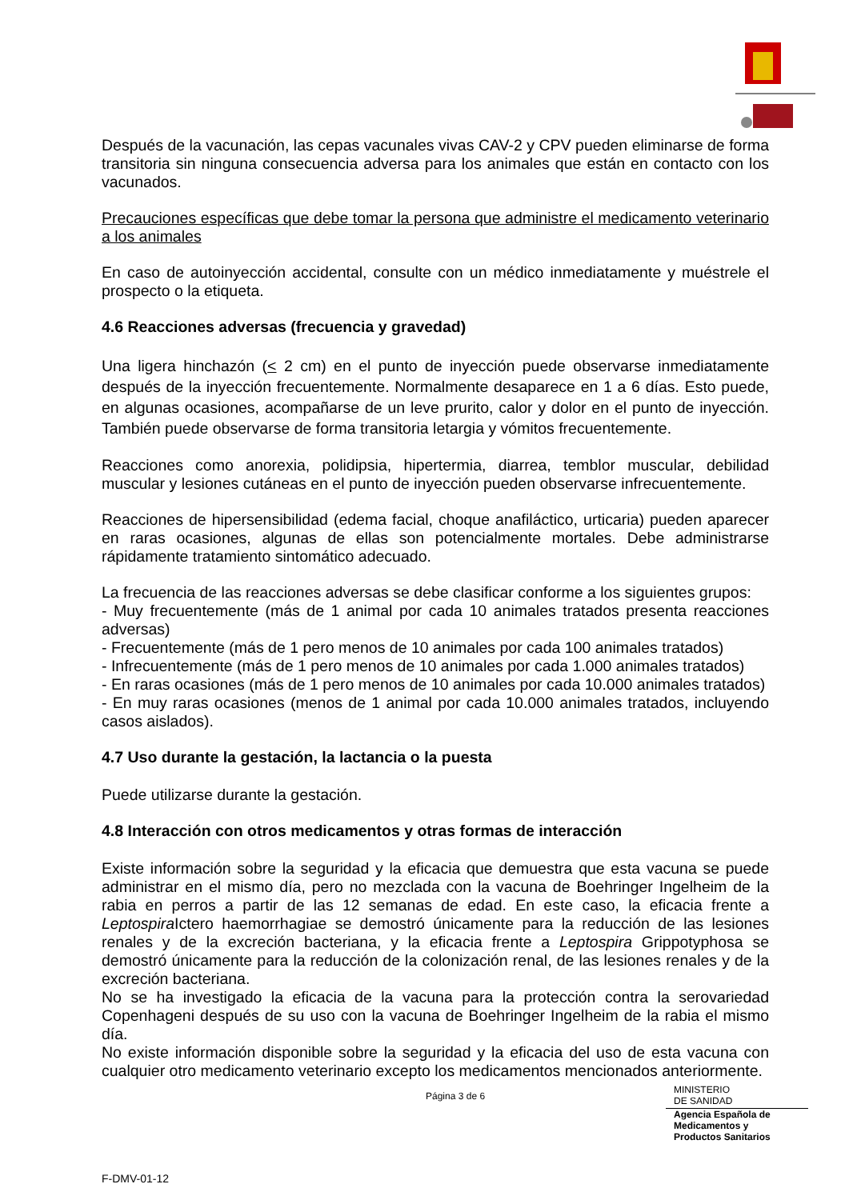Después de la vacunación, las cepas vacunales vivas CAV-2 y CPV pueden eliminarse de forma transitoria sin ninguna consecuencia adversa para los animales que están en contacto con los vacunados.
Precauciones específicas que debe tomar la persona que administre el medicamento veterinario a los animales
En caso de autoinyección accidental, consulte con un médico inmediatamente y muéstrele el prospecto o la etiqueta.
4.6 Reacciones adversas (frecuencia y gravedad)
Una ligera hinchazón (< 2 cm) en el punto de inyección puede observarse inmediatamente después de la inyección frecuentemente. Normalmente desaparece en 1 a 6 días. Esto puede, en algunas ocasiones, acompañarse de un leve prurito, calor y dolor en el punto de inyección. También puede observarse de forma transitoria letargia y vómitos frecuentemente.
Reacciones como anorexia, polidipsia, hipertermia, diarrea, temblor muscular, debilidad muscular y lesiones cutáneas en el punto de inyección pueden observarse infrecuentemente.
Reacciones de hipersensibilidad (edema facial, choque anafiláctico, urticaria) pueden aparecer en raras ocasiones, algunas de ellas son potencialmente mortales. Debe administrarse rápidamente tratamiento sintomático adecuado.
La frecuencia de las reacciones adversas se debe clasificar conforme a los siguientes grupos:
- Muy frecuentemente (más de 1 animal por cada 10 animales tratados presenta reacciones adversas)
- Frecuentemente (más de 1 pero menos de 10 animales por cada 100 animales tratados)
- Infrecuentemente (más de 1 pero menos de 10 animales por cada 1.000 animales tratados)
- En raras ocasiones (más de 1 pero menos de 10 animales por cada 10.000 animales tratados)
- En muy raras ocasiones (menos de 1 animal por cada 10.000 animales tratados, incluyendo casos aislados).
4.7 Uso durante la gestación, la lactancia o la puesta
Puede utilizarse durante la gestación.
4.8 Interacción con otros medicamentos y otras formas de interacción
Existe información sobre la seguridad y la eficacia que demuestra que esta vacuna se puede administrar en el mismo día, pero no mezclada con la vacuna de Boehringer Ingelheim de la rabia en perros a partir de las 12 semanas de edad. En este caso, la eficacia frente a Leptospira Ictero haemorrhagiae se demostró únicamente para la reducción de las lesiones renales y de la excreción bacteriana, y la eficacia frente a Leptospira Grippotyphosa se demostró únicamente para la reducción de la colonización renal, de las lesiones renales y de la excreción bacteriana.
No se ha investigado la eficacia de la vacuna para la protección contra la serovariedad Copenhageni después de su uso con la vacuna de Boehringer Ingelheim de la rabia el mismo día.
No existe información disponible sobre la seguridad y la eficacia del uso de esta vacuna con cualquier otro medicamento veterinario excepto los medicamentos mencionados anteriormente.
Página 3 de 6
MINISTERIO
DE SANIDAD
Agencia Española de
Medicamentos y
Productos Sanitarios
F-DMV-01-12